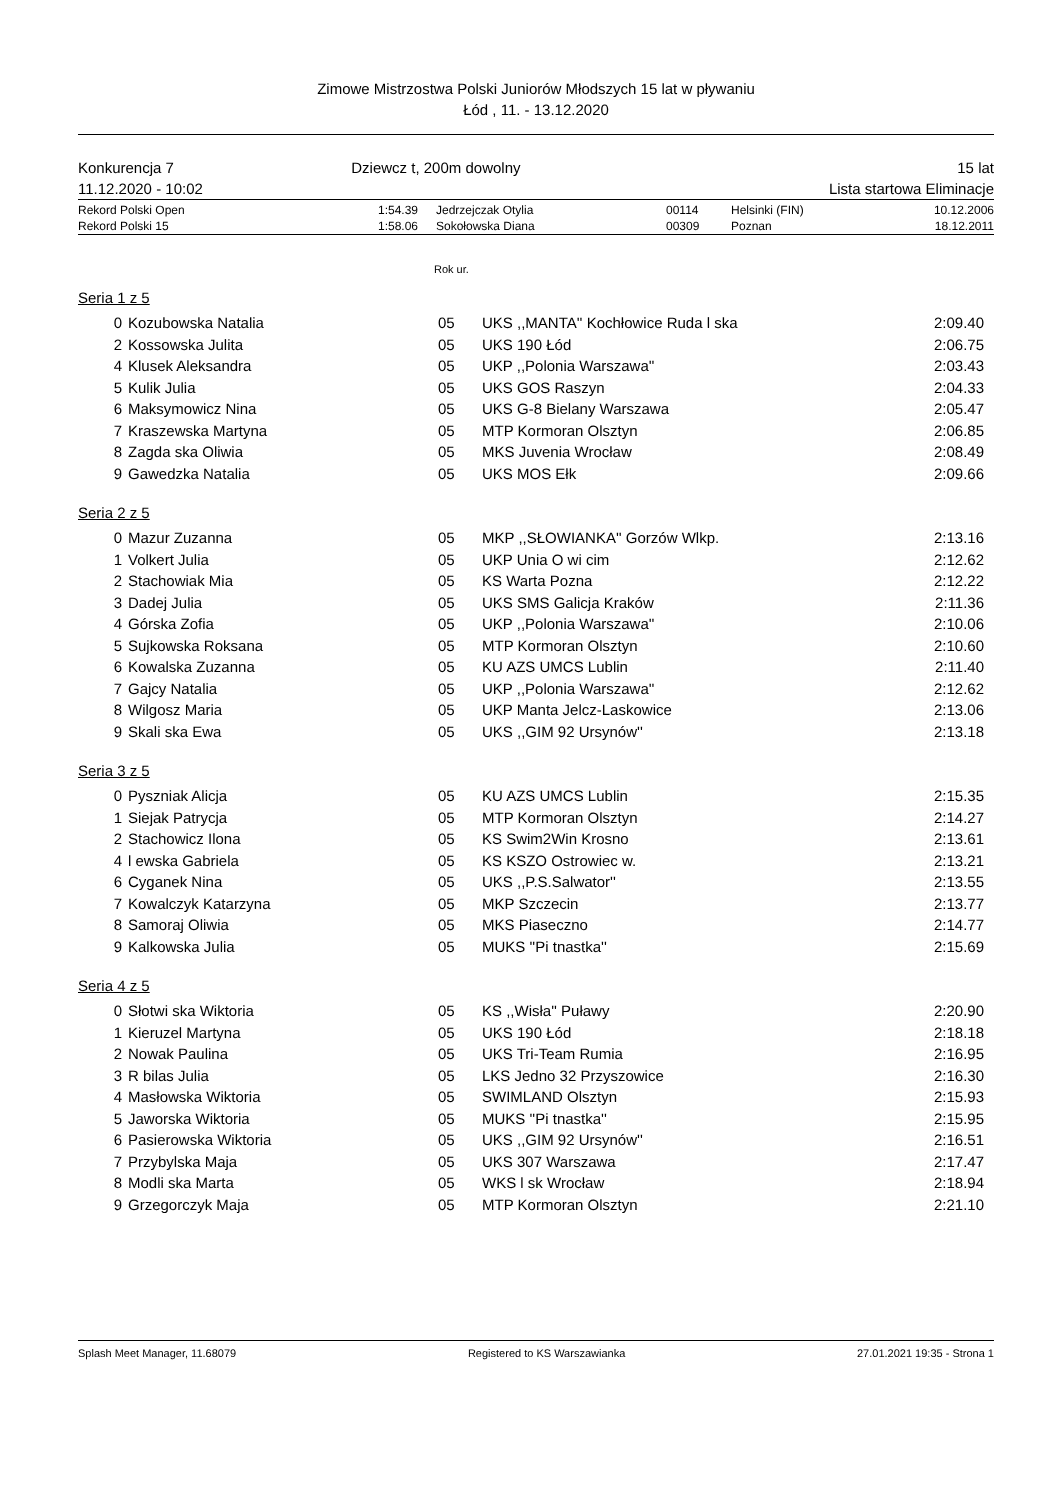Zimowe Mistrzostwa Polski Juniorów Młodszych 15 lat w pływaniu
Łód , 11. - 13.12.2020
Konkurencja 7
11.12.2020 - 10:02
Dziewcz t, 200m dowolny 15 lat
Lista startowa Eliminacje
| Rekord Polski Open | 1:54.39 | Jedrzejczak Otylia | 00114 | Helsinki (FIN) | 10.12.2006 |
| Rekord Polski 15 | 1:58.06 | Sokołowska Diana | 00309 | Poznan | 18.12.2011 |
Rok ur.
Seria 1 z 5
| 0 | Kozubowska Natalia | 05 | UKS ,,MANTA'' Kochłowice Ruda l ska | 2:09.40 |
| 2 | Kossowska Julita | 05 | UKS 190 Łód | 2:06.75 |
| 4 | Klusek Aleksandra | 05 | UKP ,,Polonia Warszawa'' | 2:03.43 |
| 5 | Kulik Julia | 05 | UKS GOS Raszyn | 2:04.33 |
| 6 | Maksymowicz Nina | 05 | UKS G-8 Bielany Warszawa | 2:05.47 |
| 7 | Kraszewska Martyna | 05 | MTP Kormoran Olsztyn | 2:06.85 |
| 8 | Zagda ska Oliwia | 05 | MKS Juvenia Wrocław | 2:08.49 |
| 9 | Gawedzka Natalia | 05 | UKS MOS Ełk | 2:09.66 |
Seria 2 z 5
| 0 | Mazur Zuzanna | 05 | MKP ,,SŁOWIANKA'' Gorzów Wlkp. | 2:13.16 |
| 1 | Volkert Julia | 05 | UKP Unia O wi cim | 2:12.62 |
| 2 | Stachowiak Mia | 05 | KS Warta Pozna | 2:12.22 |
| 3 | Dadej Julia | 05 | UKS SMS Galicja Kraków | 2:11.36 |
| 4 | Górska Zofia | 05 | UKP ,,Polonia Warszawa'' | 2:10.06 |
| 5 | Sujkowska Roksana | 05 | MTP Kormoran Olsztyn | 2:10.60 |
| 6 | Kowalska Zuzanna | 05 | KU AZS UMCS Lublin | 2:11.40 |
| 7 | Gajcy Natalia | 05 | UKP ,,Polonia Warszawa'' | 2:12.62 |
| 8 | Wilgosz Maria | 05 | UKP Manta Jelcz-Laskowice | 2:13.06 |
| 9 | Skali ska Ewa | 05 | UKS ,,GIM 92 Ursynów'' | 2:13.18 |
Seria 3 z 5
| 0 | Pyszniak Alicja | 05 | KU AZS UMCS Lublin | 2:15.35 |
| 1 | Siejak Patrycja | 05 | MTP Kormoran Olsztyn | 2:14.27 |
| 2 | Stachowicz Ilona | 05 | KS Swim2Win Krosno | 2:13.61 |
| 4 | l ewska Gabriela | 05 | KS KSZO Ostrowiec w. | 2:13.21 |
| 6 | Cyganek Nina | 05 | UKS ,,P.S.Salwator'' | 2:13.55 |
| 7 | Kowalczyk Katarzyna | 05 | MKP Szczecin | 2:13.77 |
| 8 | Samoraj Oliwia | 05 | MKS Piaseczno | 2:14.77 |
| 9 | Kalkowska Julia | 05 | MUKS ''Pi tnastka'' | 2:15.69 |
Seria 4 z 5
| 0 | Słotwi ska Wiktoria | 05 | KS ,,Wisła'' Puławy | 2:20.90 |
| 1 | Kieruzel Martyna | 05 | UKS 190 Łód | 2:18.18 |
| 2 | Nowak Paulina | 05 | UKS Tri-Team Rumia | 2:16.95 |
| 3 | R bilas Julia | 05 | LKS Jedno 32 Przyszowice | 2:16.30 |
| 4 | Masłowska Wiktoria | 05 | SWIMLAND Olsztyn | 2:15.93 |
| 5 | Jaworska Wiktoria | 05 | MUKS ''Pi tnastka'' | 2:15.95 |
| 6 | Pasierowska Wiktoria | 05 | UKS ,,GIM 92 Ursynów'' | 2:16.51 |
| 7 | Przybylska Maja | 05 | UKS 307 Warszawa | 2:17.47 |
| 8 | Modli ska Marta | 05 | WKS l sk Wrocław | 2:18.94 |
| 9 | Grzegorczyk Maja | 05 | MTP Kormoran Olsztyn | 2:21.10 |
Splash Meet Manager, 11.68079 Registered to KS Warszawianka 27.01.2021 19:35 - Strona 1